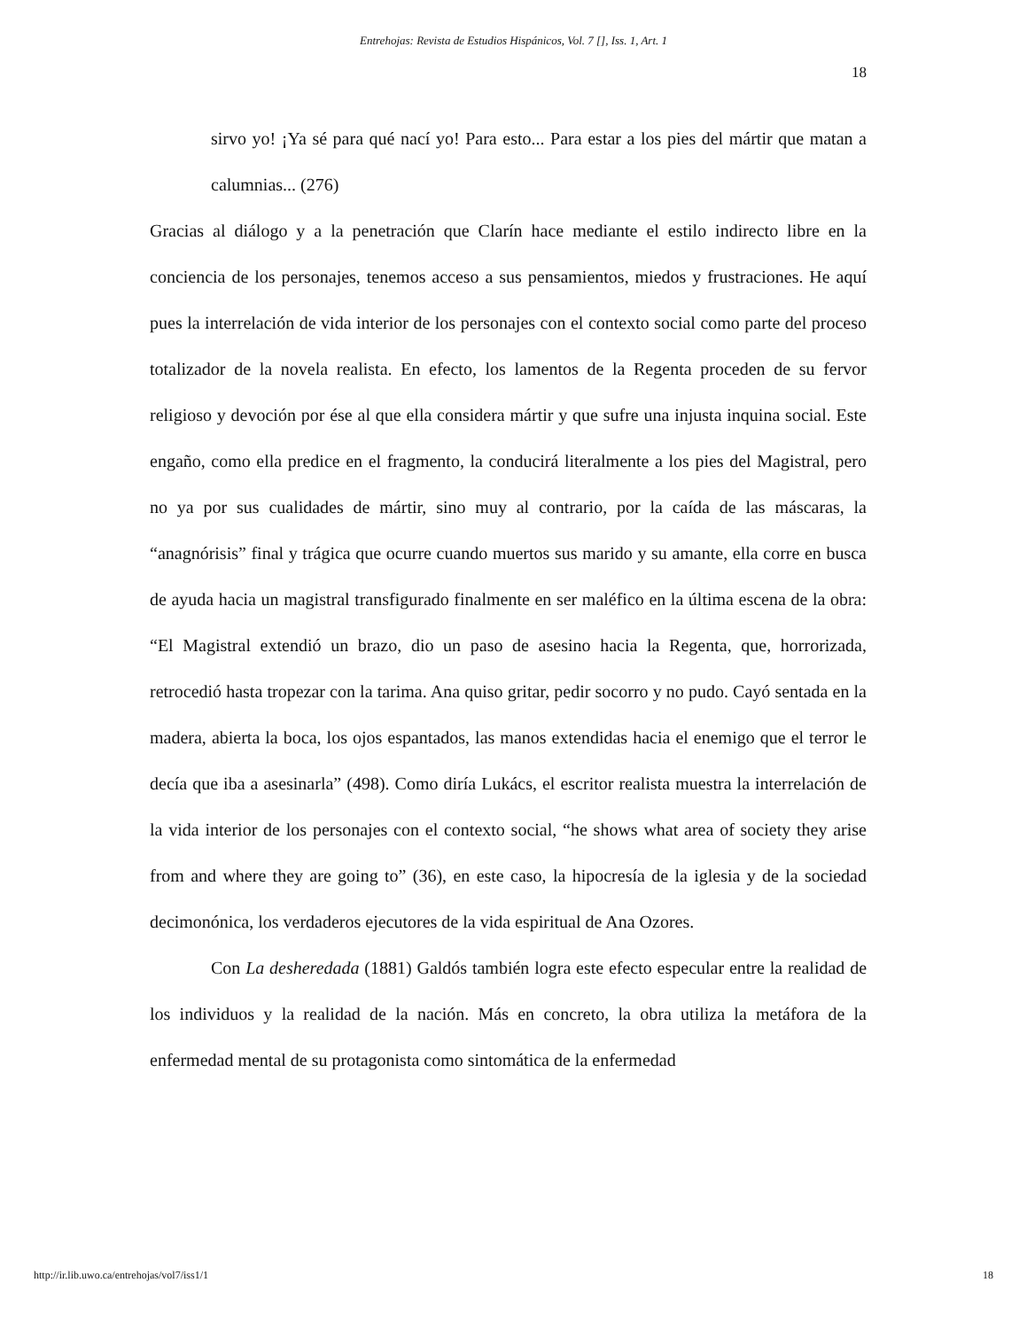Entrehojas: Revista de Estudios Hispánicos, Vol. 7 [], Iss. 1, Art. 1
18
sirvo yo! ¡Ya sé para qué nací yo! Para esto... Para estar a los pies del mártir que matan a calumnias... (276)
Gracias al diálogo y a la penetración que Clarín hace mediante el estilo indirecto libre en la conciencia de los personajes, tenemos acceso a sus pensamientos, miedos y frustraciones. He aquí pues la interrelación de vida interior de los personajes con el contexto social como parte del proceso totalizador de la novela realista. En efecto, los lamentos de la Regenta proceden de su fervor religioso y devoción por ése al que ella considera mártir y que sufre una injusta inquina social. Este engaño, como ella predice en el fragmento, la conducirá literalmente a los pies del Magistral, pero no ya por sus cualidades de mártir, sino muy al contrario, por la caída de las máscaras, la “anagnórisis” final y trágica que ocurre cuando muertos sus marido y su amante, ella corre en busca de ayuda hacia un magistral transfigurado finalmente en ser maléfico en la última escena de la obra: “El Magistral extendió un brazo, dio un paso de asesino hacia la Regenta, que, horrorizada, retrocedió hasta tropezar con la tarima. Ana quiso gritar, pedir socorro y no pudo. Cayó sentada en la madera, abierta la boca, los ojos espantados, las manos extendidas hacia el enemigo que el terror le decía que iba a asesinarla” (498). Como diría Lukács, el escritor realista muestra la interrelación de la vida interior de los personajes con el contexto social, “he shows what area of society they arise from and where they are going to” (36), en este caso, la hipocresía de la iglesia y de la sociedad decimonónica, los verdaderos ejecutores de la vida espiritual de Ana Ozores.
Con La desheredada (1881) Galdós también logra este efecto especular entre la realidad de los individuos y la realidad de la nación. Más en concreto, la obra utiliza la metáfora de la enfermedad mental de su protagonista como sintomática de la enfermedad
http://ir.lib.uwo.ca/entrehojas/vol7/iss1/1 18